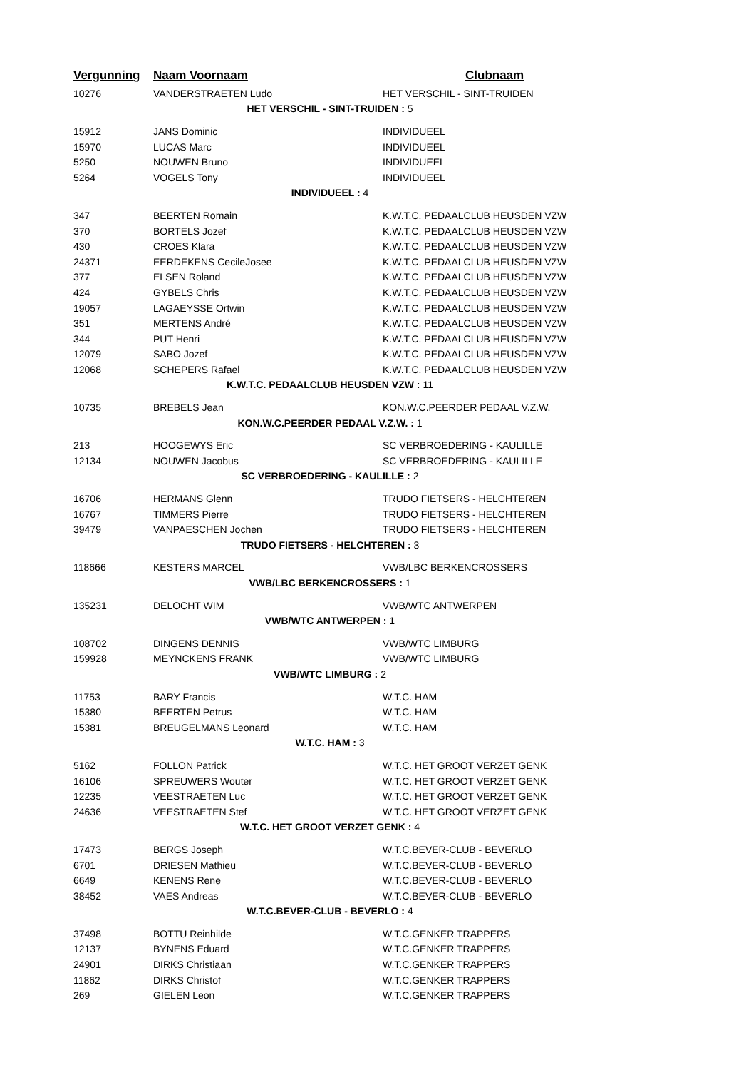| Vergunning | Naam Voornaam | Clubnaam |
| --- | --- | --- |
| 10276 | VANDERSTRAETEN Ludo | HET VERSCHIL - SINT-TRUIDEN |
| HET VERSCHIL - SINT-TRUIDEN : 5 | | |
| 15912 | JANS Dominic | INDIVIDUEEL |
| 15970 | LUCAS Marc | INDIVIDUEEL |
| 5250 | NOUWEN Bruno | INDIVIDUEEL |
| 5264 | VOGELS Tony | INDIVIDUEEL |
| INDIVIDUEEL : 4 | | |
| 347 | BEERTEN Romain | K.W.T.C. PEDAALCLUB HEUSDEN VZW |
| 370 | BORTELS Jozef | K.W.T.C. PEDAALCLUB HEUSDEN VZW |
| 430 | CROES Klara | K.W.T.C. PEDAALCLUB HEUSDEN VZW |
| 24371 | EERDEKENS CecileJosee | K.W.T.C. PEDAALCLUB HEUSDEN VZW |
| 377 | ELSEN Roland | K.W.T.C. PEDAALCLUB HEUSDEN VZW |
| 424 | GYBELS Chris | K.W.T.C. PEDAALCLUB HEUSDEN VZW |
| 19057 | LAGAEYSSE Ortwin | K.W.T.C. PEDAALCLUB HEUSDEN VZW |
| 351 | MERTENS André | K.W.T.C. PEDAALCLUB HEUSDEN VZW |
| 344 | PUT Henri | K.W.T.C. PEDAALCLUB HEUSDEN VZW |
| 12079 | SABO Jozef | K.W.T.C. PEDAALCLUB HEUSDEN VZW |
| 12068 | SCHEPERS Rafael | K.W.T.C. PEDAALCLUB HEUSDEN VZW |
| K.W.T.C. PEDAALCLUB HEUSDEN VZW : 11 | | |
| 10735 | BREBELS Jean | KON.W.C.PEERDER PEDAAL V.Z.W. |
| KON.W.C.PEERDER PEDAAL V.Z.W. : 1 | | |
| 213 | HOOGEWYS Eric | SC VERBROEDERING - KAULILLE |
| 12134 | NOUWEN Jacobus | SC VERBROEDERING - KAULILLE |
| SC VERBROEDERING - KAULILLE : 2 | | |
| 16706 | HERMANS Glenn | TRUDO FIETSERS - HELCHTEREN |
| 16767 | TIMMERS Pierre | TRUDO FIETSERS - HELCHTEREN |
| 39479 | VANPAESCHEN Jochen | TRUDO FIETSERS - HELCHTEREN |
| TRUDO FIETSERS - HELCHTEREN : 3 | | |
| 118666 | KESTERS MARCEL | VWB/LBC BERKENCROSSERS |
| VWB/LBC BERKENCROSSERS : 1 | | |
| 135231 | DELOCHT WIM | VWB/WTC ANTWERPEN |
| VWB/WTC ANTWERPEN : 1 | | |
| 108702 | DINGENS DENNIS | VWB/WTC LIMBURG |
| 159928 | MEYNCKENS FRANK | VWB/WTC LIMBURG |
| VWB/WTC LIMBURG : 2 | | |
| 11753 | BARY Francis | W.T.C. HAM |
| 15380 | BEERTEN Petrus | W.T.C. HAM |
| 15381 | BREUGELMANS Leonard | W.T.C. HAM |
| W.T.C. HAM : 3 | | |
| 5162 | FOLLON Patrick | W.T.C. HET GROOT VERZET GENK |
| 16106 | SPREUWERS Wouter | W.T.C. HET GROOT VERZET GENK |
| 12235 | VEESTRAETEN Luc | W.T.C. HET GROOT VERZET GENK |
| 24636 | VEESTRAETEN Stef | W.T.C. HET GROOT VERZET GENK |
| W.T.C. HET GROOT VERZET GENK : 4 | | |
| 17473 | BERGS Joseph | W.T.C.BEVER-CLUB - BEVERLO |
| 6701 | DRIESEN Mathieu | W.T.C.BEVER-CLUB - BEVERLO |
| 6649 | KENENS Rene | W.T.C.BEVER-CLUB - BEVERLO |
| 38452 | VAES Andreas | W.T.C.BEVER-CLUB - BEVERLO |
| W.T.C.BEVER-CLUB - BEVERLO : 4 | | |
| 37498 | BOTTU Reinhilde | W.T.C.GENKER TRAPPERS |
| 12137 | BYNENS Eduard | W.T.C.GENKER TRAPPERS |
| 24901 | DIRKS Christiaan | W.T.C.GENKER TRAPPERS |
| 11862 | DIRKS Christof | W.T.C.GENKER TRAPPERS |
| 269 | GIELEN Leon | W.T.C.GENKER TRAPPERS |